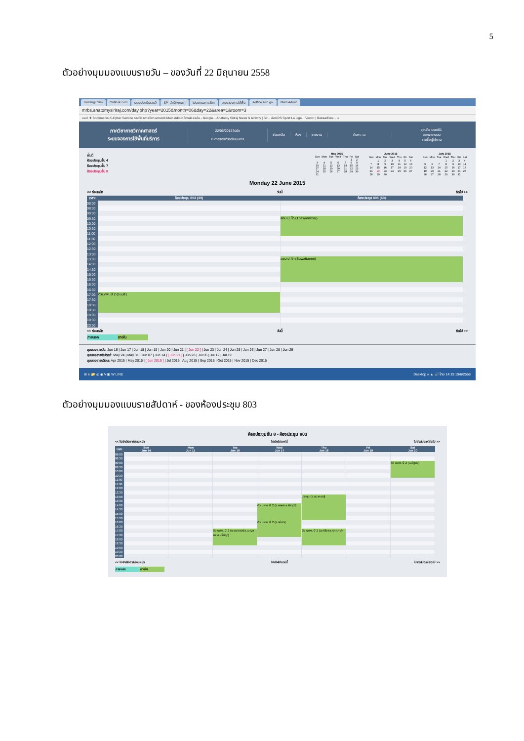5
ตัวอย่างมุมมองแบบรายวัน – ของวันที่ 22 มิถุนายน 2558
HostingLotus Outlook.com ระบบประเมินรายวิ SP--สำนักงานกา โปรแกรมการจัดก ระบบจองการใช้พื้น eoffice.alro.go. Main Admin
mrbs.anatomysiriraj.com/day.php?year=2015&month=06&day=22&area=1&room=3
แอป ★ Bookmarks K-Cyber Service ภาควิชากายวิภาคศาสตร์ Main Admin ไดรฟ์ของฉัน - Google... Anatomy Siriraj News & Activity | Sir... ช่อง RS Sport La Liga... Vector | BazaarDesi... »
ภาควิชากายวิภาคศาสตร์
ระบบจองการใช้พื้นที่บริการ
22/06/2015 ไปยัง
0 การจองที่รอดำเนินการ
ช่วยเหลือ ห้อง รายงาน ค้นหา: ▭
คุณคือ user01
ออกจากระบบ
รายชื่อผู้ใช้งาน
พื้นที่
ห้องประชุมชั้น 4
ห้องประชุมชั้น 7
ห้องประชุมชั้น 8
| May 2015 | | | | | | |
| --- | --- | --- | --- | --- | --- | --- |
| Sun | Mon | Tue | Wed | Thu | Fri | Sat |
| | | | | | 1 | 2 |
| 3 | 4 | 5 | 6 | 7 | 8 | 9 |
| 10 | 11 | 12 | 13 | 14 | 15 | 16 |
| 17 | 18 | 19 | 20 | 21 | 22 | 23 |
| 24 | 25 | 26 | 27 | 28 | 29 | 30 |
| 31 | | | | | | |
| June 2015 | | | | | | |
| --- | --- | --- | --- | --- | --- | --- |
| Sun | Mon | Tue | Wed | Thu | Fri | Sat |
| | 1 | 2 | 3 | 4 | 5 | 6 |
| 7 | 8 | 9 | 10 | 11 | 12 | 13 |
| 14 | 15 | 16 | 17 | 18 | 19 | 20 |
| 21 | 22 | 23 | 24 | 25 | 26 | 27 |
| 28 | 29 | 30 | | | | |
| July 2015 | | | | | | |
| --- | --- | --- | --- | --- | --- | --- |
| Sun | Mon | Tue | Wed | Thu | Fri | Sat |
| | | | 1 | 2 | 3 | 4 |
| 5 | 6 | 7 | 8 | 9 | 10 | 11 |
| 12 | 13 | 14 | 15 | 16 | 17 | 18 |
| 19 | 20 | 21 | 22 | 23 | 24 | 25 |
| 26 | 27 | 28 | 29 | 30 | 31 | |
Monday 22 June 2015
<< ก่อนหน้า วันนี้ ถัดไป >>
| เวลา: | ห้องประชุม 803 (30) | ห้องประชุม 806 (60) |
| --- | --- | --- |
| 08:00 | | |
| 08:30 | | |
| 09:00 | | |
| 09:30 | | สอน ป. โท (Thawornchai) |
| 10:00 | | |
| 10:30 | | |
| 11:00 | | |
| 11:30 | | |
| 12:00 | | |
| 12:30 | | |
| 13:00 | | |
| 13:30 | | สอน ป. โท (Suwattanee) |
| 14:00 | | |
| 14:30 | | |
| 15:00 | | |
| 15:30 | | |
| 16:00 | | |
| 16:30 | | |
| 17:00 | ติว นศพ. ปี 2 (อ.เมธี) | |
| 17:30 | | |
| 18:00 | | |
| 18:30 | | |
| 19:00 | | |
| 19:30 | | |
| 20:00 | | |
<< ก่อนหน้า วันนี้ ถัดไป >>
ภายนอก ภายใน
มุมมองรายวัน: Jun 16 | Jun 17 | Jun 18 | Jun 19 | Jun 20 | Jun 21 | [ Jun 22 ] | Jun 23 | Jun 24 | Jun 25 | Jun 26 | Jun 27 | Jun 28 | Jun 29
มุมมองรายสัปดาห์: May 24 | May 31 | Jun 07 | Jun 14 | [ Jun 21 ] | Jun 28 | Jul 05 | Jul 12 | Jul 19
มุมมองรายเดือน: Apr 2015 | May 2015 | [ Jun 2015 ] | Jul 2015 | Aug 2015 | Sep 2015 | Oct 2015 | Nov 2015 | Dec 2015
⊞ e 📁 ◎ ◉ ϟ ▣ W LINE Desktop » ▲ 🔊 ไทย 14:19 19/6/2558
ตัวอย่างมุมมองแบบรายสัปดาห์ - ของห้องประชุม 803
ห้องประชุมชั้น 8 - ห้องประชุม 803
<< ไปยังสัปดาห์ก่อนหน้า ไปยังสัปดาห์นี้ ไปยังสัปดาห์ถัดไป >>
| เวลา: | Sun Jun 14 | Mon Jun 15 | Tue Jun 16 | Wed Jun 17 | Thu Jun 18 | Fri Jun 19 | Sat Jun 20 |
| --- | --- | --- | --- | --- | --- | --- | --- |
| 08:00 | | | | | | | |
| 08:30 | | | | | | | |
| 09:00 | | | | | | | ติว นศพ. ปี 2 (อ.ณัฐพล) |
| 09:30 | | | | | | | |
| 10:00 | | | | | | | |
| 10:30 | | | | | | | |
| 11:00 | | | | | | | |
| 11:30 | | | | | | | |
| 12:00 | | | | | | | |
| 12:30 | | | | | | | |
| 13:00 | | | | | ประชุม (อ.ธนาภรณ์) | | |
| 13:30 | | | | | | | |
| 14:00 | | | | ติว นศพ. ปี 2 (อ.พลอย อ.พีรวุฒิ) | | | |
| 14:30 | | | | | | | |
| 15:00 | | | | | | | |
| 15:30 | | | | | | | |
| 16:00 | | | | ติว นศพ. ปี 2 (อ.ธนิศร) | | | |
| 16:30 | | | | | | | |
| 17:00 | | | ติว นศพ. ปี 2 (อ.ธนาภรณ์ อ.เบญจพร อ.ปรัชญา) | | ติว นศพ. ปี 2 (อ.ศุลียา อ.ศุภฤกษ์) | | |
| 17:30 | | | | | | | |
| 18:00 | | | | | | | |
| 18:30 | | | | | | | |
| 19:00 | | | | | | | |
| 19:30 | | | | | | | |
| 20:00 | | | | | | | |
<< ไปยังสัปดาห์ก่อนหน้า ไปยังสัปดาห์นี้ ไปยังสัปดาห์ถัดไป >>
ภายนอก ภายใน